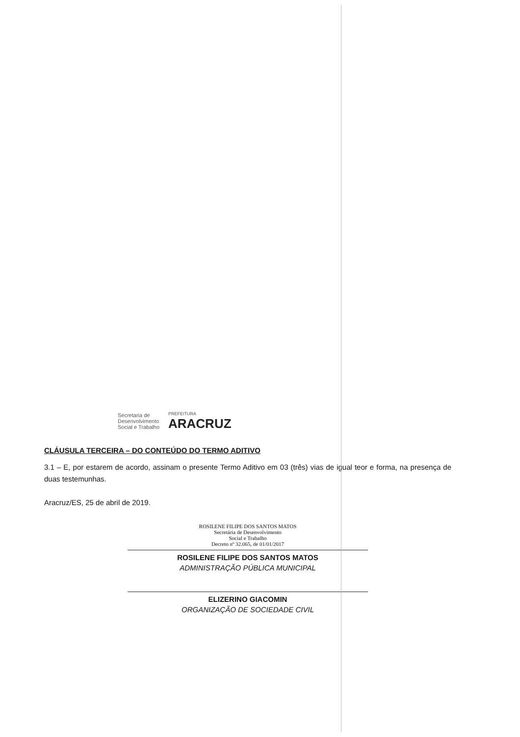Secretaria de
Desenvolvimento
Social e Trabalho
PREFEITURA
ARACRUZ
CLÁUSULA TERCEIRA – DO CONTEÚDO DO TERMO ADITIVO
3.1 – E, por estarem de acordo, assinam o presente Termo Aditivo em 03 (três) vias de igual teor e forma, na presença de duas testemunhas.
Aracruz/ES, 25 de abril de 2019.
ROSILENE FILIPE DOS SANTOS MATOS
Secretária de Desenvolvimento
Social e Trabalho
Decreto nº 32.065, de 01/01/2017
ROSILENE FILIPE DOS SANTOS MATOS
ADMINISTRAÇÃO PÚBLICA MUNICIPAL
ELIZERINO GIACOMIN
ORGANIZAÇÃO DE SOCIEDADE CIVIL